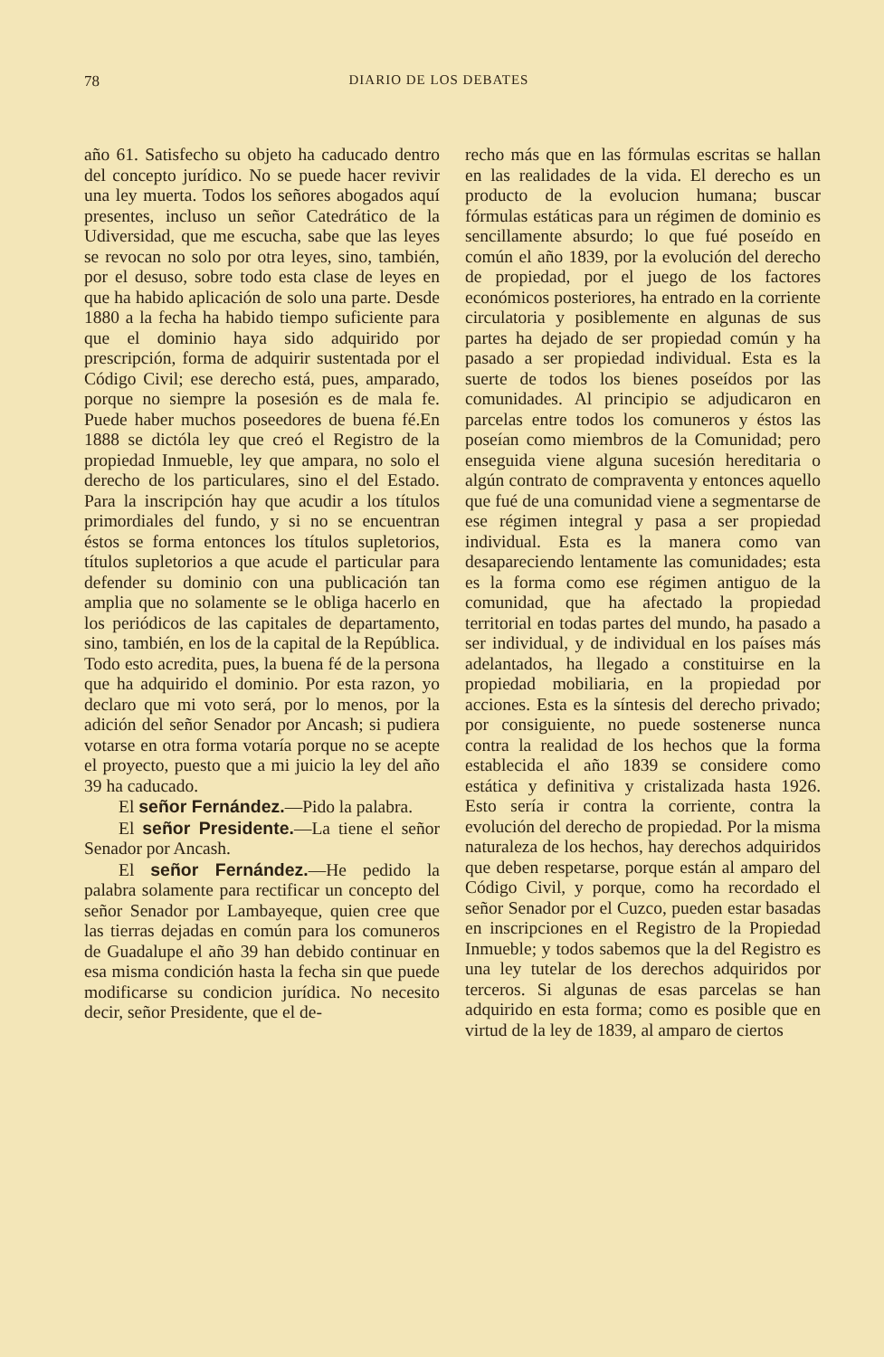78 DIARIO DE LOS DEBATES
año 61. Satisfecho su objeto ha caducado dentro del concepto jurídico. No se puede hacer revivir una ley muerta. Todos los señores abogados aquí presentes, incluso un señor Catedrático de la Udiversidad, que me escucha, sabe que las leyes se revocan no solo por otra leyes, sino, también, por el desuso, sobre todo esta clase de leyes en que ha habido aplicación de solo una parte. Desde 1880 a la fecha ha habido tiempo suficiente para que el dominio haya sido adquirido por prescripción, forma de adquirir sustentada por el Código Civil; ese derecho está, pues, amparado, porque no siempre la posesión es de mala fe. Puede haber muchos poseedores de buena fé.En 1888 se dictóla ley que creó el Registro de la propiedad Inmueble, ley que ampara, no solo el derecho de los particulares, sino el del Estado. Para la inscripción hay que acudir a los títulos primordiales del fundo, y si no se encuentran éstos se forma entonces los títulos supletorios, títulos supletorios a que acude el particular para defender su dominio con una publicación tan amplia que no solamente se le obliga hacerlo en los periódicos de las capitales de departamento, sino, también, en los de la capital de la República. Todo esto acredita, pues, la buena fé de la persona que ha adquirido el dominio. Por esta razon, yo declaro que mi voto será, por lo menos, por la adición del señor Senador por Ancash; si pudiera votarse en otra forma votaría porque no se acepte el proyecto, puesto que a mi juicio la ley del año 39 ha caducado.
El señor Fernández.—Pido la palabra.
El señor Presidente.—La tiene el señor Senador por Ancash.
El señor Fernández.—He pedido la palabra solamente para rectificar un concepto del señor Senador por Lambayeque, quien cree que las tierras dejadas en común para los comuneros de Guadalupe el año 39 han debido continuar en esa misma condición hasta la fecha sin que puede modificarse su condicion jurídica. No necesito decir, señor Presidente, que el de-
recho más que en las fórmulas escritas se hallan en las realidades de la vida. El derecho es un producto de la evolucion humana; buscar fórmulas estáticas para un régimen de dominio es sencillamente absurdo; lo que fué poseído en común el año 1839, por la evolución del derecho de propiedad, por el juego de los factores económicos posteriores, ha entrado en la corriente circulatoria y posiblemente en algunas de sus partes ha dejado de ser propiedad común y ha pasado a ser propiedad individual. Esta es la suerte de todos los bienes poseídos por las comunidades. Al principio se adjudicaron en parcelas entre todos los comuneros y éstos las poseían como miembros de la Comunidad; pero enseguida viene alguna sucesión hereditaria o algún contrato de compraventa y entonces aquello que fué de una comunidad viene a segmentarse de ese régimen integral y pasa a ser propiedad individual. Esta es la manera como van desapareciendo lentamente las comunidades; esta es la forma como ese régimen antiguo de la comunidad, que ha afectado la propiedad territorial en todas partes del mundo, ha pasado a ser individual, y de individual en los países más adelantados, ha llegado a constituirse en la propiedad mobiliaria, en la propiedad por acciones. Esta es la síntesis del derecho privado; por consiguiente, no puede sostenerse nunca contra la realidad de los hechos que la forma establecida el año 1839 se considere como estática y definitiva y cristalizada hasta 1926. Esto sería ir contra la corriente, contra la evolución del derecho de propiedad. Por la misma naturaleza de los hechos, hay derechos adquiridos que deben respetarse, porque están al amparo del Código Civil, y porque, como ha recordado el señor Senador por el Cuzco, pueden estar basadas en inscripciones en el Registro de la Propiedad Inmueble; y todos sabemos que la del Registro es una ley tutelar de los derechos adquiridos por terceros. Si algunas de esas parcelas se han adquirido en esta forma; como es posible que en virtud de la ley de 1839, al amparo de ciertos